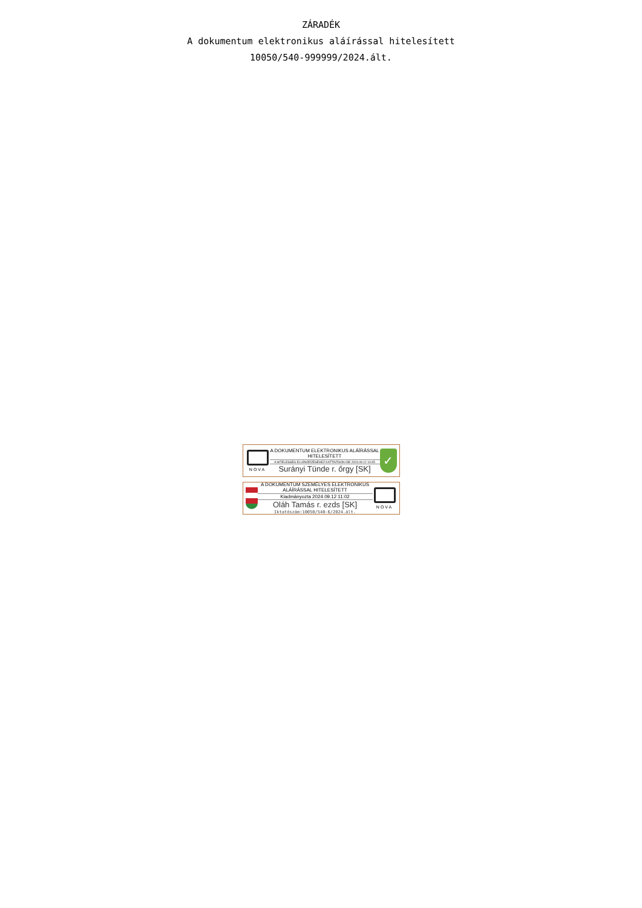ZÁRADÉK
A dokumentum elektronikus aláírással hitelesített
10050/540-999999/2024.ált.
NOVA
A DOKUMENTUM ELEKTRONIKUS ALÁÍRÁSSAL HITELESÍTETT
A HITELESSÉG ELLENŐRZÉSÉHEZ KATTINTSON IDE 2024.09.12 10:45
Surányi Tünde r. őrgy [SK]
✓
A DOKUMENTUM SZEMÉLYES ELEKTRONIKUS ALÁÍRÁSSAL HITELESÍTETT
Kiadmányozta 2024.09.12 11:02
Oláh Tamás r. ezds [SK]
Iktatószám:10050/540-6/2024.ált.
NOVA